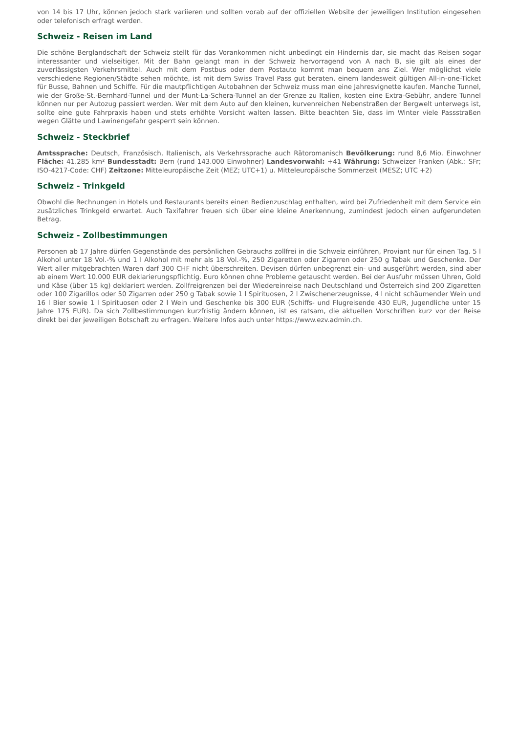von 14 bis 17 Uhr, können jedoch stark variieren und sollten vorab auf der offiziellen Website der jeweiligen Institution eingesehen oder telefonisch erfragt werden.
Schweiz - Reisen im Land
Die schöne Berglandschaft der Schweiz stellt für das Vorankommen nicht unbedingt ein Hindernis dar, sie macht das Reisen sogar interessanter und vielseitiger. Mit der Bahn gelangt man in der Schweiz hervorragend von A nach B, sie gilt als eines der zuverlässigsten Verkehrsmittel. Auch mit dem Postbus oder dem Postauto kommt man bequem ans Ziel. Wer möglichst viele verschiedene Regionen/Städte sehen möchte, ist mit dem Swiss Travel Pass gut beraten, einem landesweit gültigen All-in-one-Ticket für Busse, Bahnen und Schiffe. Für die mautpflichtigen Autobahnen der Schweiz muss man eine Jahresvignette kaufen. Manche Tunnel, wie der Große-St.-Bernhard-Tunnel und der Munt-La-Schera-Tunnel an der Grenze zu Italien, kosten eine Extra-Gebühr, andere Tunnel können nur per Autozug passiert werden. Wer mit dem Auto auf den kleinen, kurvenreichen Nebenstraßen der Bergwelt unterwegs ist, sollte eine gute Fahrpraxis haben und stets erhöhte Vorsicht walten lassen. Bitte beachten Sie, dass im Winter viele Passstraßen wegen Glätte und Lawinengefahr gesperrt sein können.
Schweiz - Steckbrief
Amtssprache: Deutsch, Französisch, Italienisch, als Verkehrssprache auch Rätoromanisch Bevölkerung: rund 8,6 Mio. Einwohner Fläche: 41.285 km² Bundesstadt: Bern (rund 143.000 Einwohner) Landesvorwahl: +41 Währung: Schweizer Franken (Abk.: SFr; ISO-4217-Code: CHF) Zeitzone: Mitteleuropäische Zeit (MEZ; UTC+1) u. Mitteleuropäische Sommerzeit (MESZ; UTC +2)
Schweiz - Trinkgeld
Obwohl die Rechnungen in Hotels und Restaurants bereits einen Bedienzuschlag enthalten, wird bei Zufriedenheit mit dem Service ein zusätzliches Trinkgeld erwartet. Auch Taxifahrer freuen sich über eine kleine Anerkennung, zumindest jedoch einen aufgerundeten Betrag.
Schweiz - Zollbestimmungen
Personen ab 17 Jahre dürfen Gegenstände des persönlichen Gebrauchs zollfrei in die Schweiz einführen, Proviant nur für einen Tag. 5 l Alkohol unter 18 Vol.-% und 1 l Alkohol mit mehr als 18 Vol.-%, 250 Zigaretten oder Zigarren oder 250 g Tabak und Geschenke. Der Wert aller mitgebrachten Waren darf 300 CHF nicht überschreiten. Devisen dürfen unbegrenzt ein- und ausgeführt werden, sind aber ab einem Wert 10.000 EUR deklarierungspflichtig. Euro können ohne Probleme getauscht werden. Bei der Ausfuhr müssen Uhren, Gold und Käse (über 15 kg) deklariert werden. Zollfreigrenzen bei der Wiedereinreise nach Deutschland und Österreich sind 200 Zigaretten oder 100 Zigarillos oder 50 Zigarren oder 250 g Tabak sowie 1 l Spirituosen, 2 l Zwischenerzeugnisse, 4 l nicht schäumender Wein und 16 l Bier sowie 1 l Spirituosen oder 2 l Wein und Geschenke bis 300 EUR (Schiffs- und Flugreisende 430 EUR, Jugendliche unter 15 Jahre 175 EUR). Da sich Zollbestimmungen kurzfristig ändern können, ist es ratsam, die aktuellen Vorschriften kurz vor der Reise direkt bei der jeweiligen Botschaft zu erfragen. Weitere Infos auch unter https://www.ezv.admin.ch.